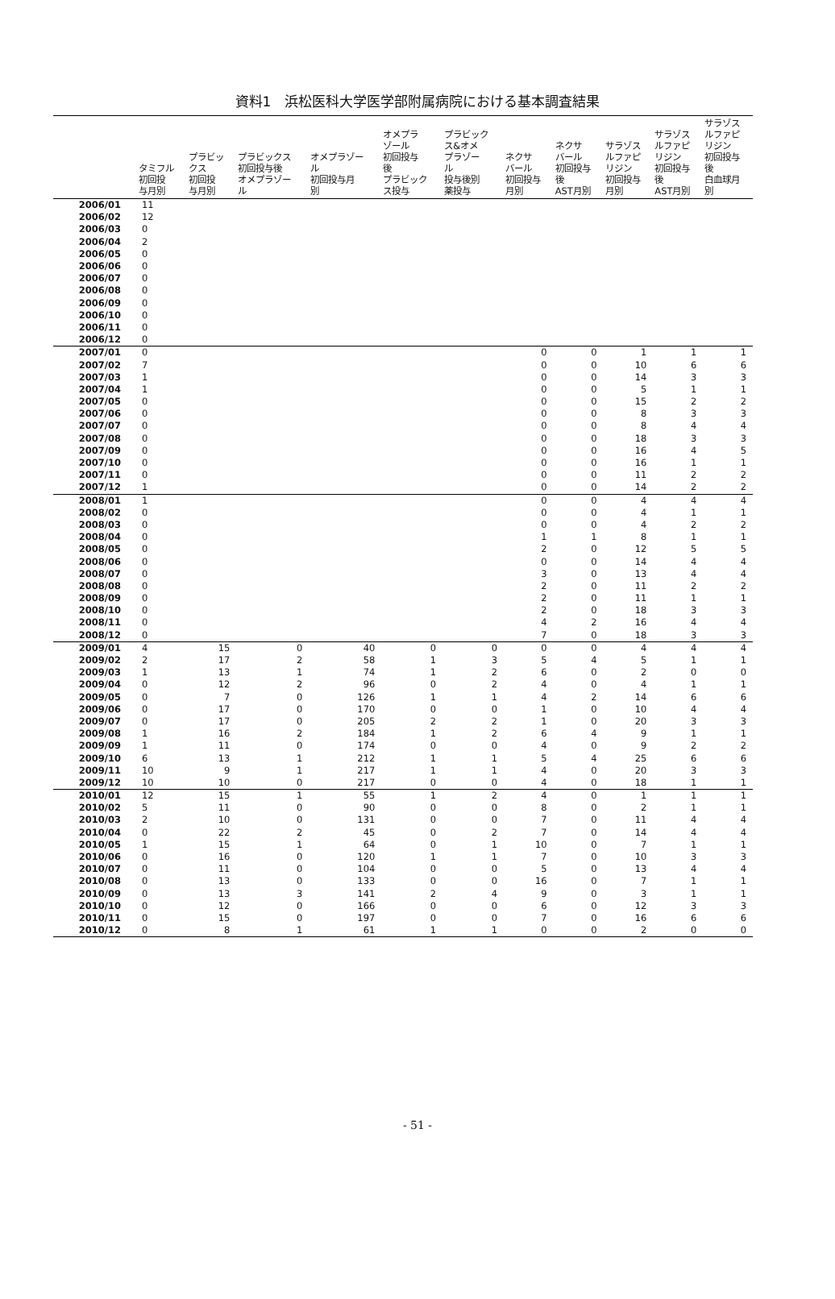資料1　浜松医科大学医学部附属病院における基本調査結果
| | タミフル 初回投 与月別 | プラビッ クス 初回投 与月別 | プラビックス 初回投与後 オメプラゾー ル | オメプラゾー ル 初回投与月 別 | オメプラ ゾール 初回投与 後 プラビック ス投与 | プラビック ス&オメ プラゾー ル 投与後別 薬投与 | ネクサ バール 初回投与 月別 | ネクサ バール 初回投与 後 AST月別 | サラゾス ルファピ リジン 初回投与 月別 | サラゾス ルファピ リジン 初回投与 後 AST月別 | サラゾス ルファピ リジン 初回投与 後 白血球月 別 |
| --- | --- | --- | --- | --- | --- | --- | --- | --- | --- | --- | --- |
| 2006/01 | 11 | | | | | | | | | | |
| 2006/02 | 12 | | | | | | | | | | |
| 2006/03 | 0 | | | | | | | | | | |
| 2006/04 | 2 | | | | | | | | | | |
| 2006/05 | 0 | | | | | | | | | | |
| 2006/06 | 0 | | | | | | | | | | |
| 2006/07 | 0 | | | | | | | | | | |
| 2006/08 | 0 | | | | | | | | | | |
| 2006/09 | 0 | | | | | | | | | | |
| 2006/10 | 0 | | | | | | | | | | |
| 2006/11 | 0 | | | | | | | | | | |
| 2006/12 | 0 | | | | | | | | | | |
| 2007/01 | 0 | | | | | | 0 | 0 | 1 | 1 | 1 |
| 2007/02 | 7 | | | | | | 0 | 0 | 10 | 6 | 6 |
| 2007/03 | 1 | | | | | | 0 | 0 | 14 | 3 | 3 |
| 2007/04 | 1 | | | | | | 0 | 0 | 5 | 1 | 1 |
| 2007/05 | 0 | | | | | | 0 | 0 | 15 | 2 | 2 |
| 2007/06 | 0 | | | | | | 0 | 0 | 8 | 3 | 3 |
| 2007/07 | 0 | | | | | | 0 | 0 | 8 | 4 | 4 |
| 2007/08 | 0 | | | | | | 0 | 0 | 18 | 3 | 3 |
| 2007/09 | 0 | | | | | | 0 | 0 | 16 | 4 | 5 |
| 2007/10 | 0 | | | | | | 0 | 0 | 16 | 1 | 1 |
| 2007/11 | 0 | | | | | | 0 | 0 | 11 | 2 | 2 |
| 2007/12 | 1 | | | | | | 0 | 0 | 14 | 2 | 2 |
| 2008/01 | 1 | | | | | | 0 | 0 | 4 | 4 | 4 |
| 2008/02 | 0 | | | | | | 0 | 0 | 4 | 1 | 1 |
| 2008/03 | 0 | | | | | | 0 | 0 | 4 | 2 | 2 |
| 2008/04 | 0 | | | | | | 1 | 1 | 8 | 1 | 1 |
| 2008/05 | 0 | | | | | | 2 | 0 | 12 | 5 | 5 |
| 2008/06 | 0 | | | | | | 0 | 0 | 14 | 4 | 4 |
| 2008/07 | 0 | | | | | | 3 | 0 | 13 | 4 | 4 |
| 2008/08 | 0 | | | | | | 2 | 0 | 11 | 2 | 2 |
| 2008/09 | 0 | | | | | | 2 | 0 | 11 | 1 | 1 |
| 2008/10 | 0 | | | | | | 2 | 0 | 18 | 3 | 3 |
| 2008/11 | 0 | | | | | | 4 | 2 | 16 | 4 | 4 |
| 2008/12 | 0 | | | | | | 7 | 0 | 18 | 3 | 3 |
| 2009/01 | 4 | 15 | 0 | 40 | 0 | 0 | 0 | 0 | 4 | 4 | 4 |
| 2009/02 | 2 | 17 | 2 | 58 | 1 | 3 | 5 | 4 | 5 | 1 | 1 |
| 2009/03 | 1 | 13 | 1 | 74 | 1 | 2 | 6 | 0 | 2 | 0 | 0 |
| 2009/04 | 0 | 12 | 2 | 96 | 0 | 2 | 4 | 0 | 4 | 1 | 1 |
| 2009/05 | 0 | 7 | 0 | 126 | 1 | 1 | 4 | 2 | 14 | 6 | 6 |
| 2009/06 | 0 | 17 | 0 | 170 | 0 | 0 | 1 | 0 | 10 | 4 | 4 |
| 2009/07 | 0 | 17 | 0 | 205 | 2 | 2 | 1 | 0 | 20 | 3 | 3 |
| 2009/08 | 1 | 16 | 2 | 184 | 1 | 2 | 6 | 4 | 9 | 1 | 1 |
| 2009/09 | 1 | 11 | 0 | 174 | 0 | 0 | 4 | 0 | 9 | 2 | 2 |
| 2009/10 | 6 | 13 | 1 | 212 | 1 | 1 | 5 | 4 | 25 | 6 | 6 |
| 2009/11 | 10 | 9 | 1 | 217 | 1 | 1 | 4 | 0 | 20 | 3 | 3 |
| 2009/12 | 10 | 10 | 0 | 217 | 0 | 0 | 4 | 0 | 18 | 1 | 1 |
| 2010/01 | 12 | 15 | 1 | 55 | 1 | 2 | 4 | 0 | 1 | 1 | 1 |
| 2010/02 | 5 | 11 | 0 | 90 | 0 | 0 | 8 | 0 | 2 | 1 | 1 |
| 2010/03 | 2 | 10 | 0 | 131 | 0 | 0 | 7 | 0 | 11 | 4 | 4 |
| 2010/04 | 0 | 22 | 2 | 45 | 0 | 2 | 7 | 0 | 14 | 4 | 4 |
| 2010/05 | 1 | 15 | 1 | 64 | 0 | 1 | 10 | 0 | 7 | 1 | 1 |
| 2010/06 | 0 | 16 | 0 | 120 | 1 | 1 | 7 | 0 | 10 | 3 | 3 |
| 2010/07 | 0 | 11 | 0 | 104 | 0 | 0 | 5 | 0 | 13 | 4 | 4 |
| 2010/08 | 0 | 13 | 0 | 133 | 0 | 0 | 16 | 0 | 7 | 1 | 1 |
| 2010/09 | 0 | 13 | 3 | 141 | 2 | 4 | 9 | 0 | 3 | 1 | 1 |
| 2010/10 | 0 | 12 | 0 | 166 | 0 | 0 | 6 | 0 | 12 | 3 | 3 |
| 2010/11 | 0 | 15 | 0 | 197 | 0 | 0 | 7 | 0 | 16 | 6 | 6 |
| 2010/12 | 0 | 8 | 1 | 61 | 1 | 1 | 0 | 0 | 2 | 0 | 0 |
- 51 -